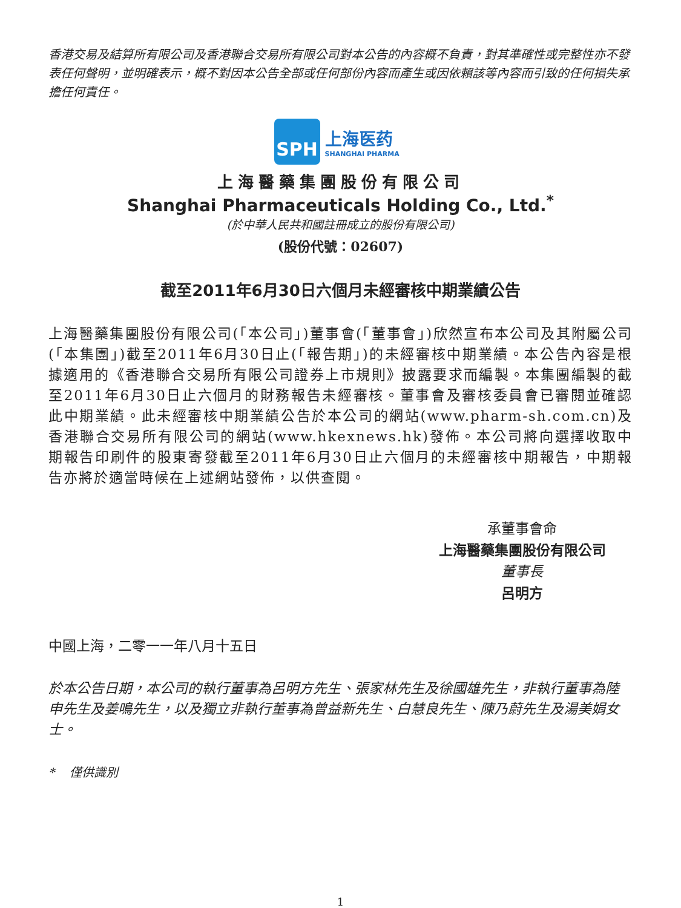香港交易及結算所有限公司及香港聯合交易所有限公司對本公告的內容概不負責，對其準確性或完整性亦不發表任何聲明，並明確表示，概不對因本公告全部或任何部份內容而產生或因依賴該等內容而引致的任何損失承擔任何責任。
SPH
上海医药
SHANGHAI PHARMA
上海醫藥集團股份有限公司
Shanghai Pharmaceuticals Holding Co., Ltd.<sup>*</sup>
(於中華人民共和國註冊成立的股份有限公司)
(股份代號：02607)
截至2011年6月30日六個月未經審核中期業績公告
上海醫藥集團股份有限公司(「本公司」)董事會(「董事會」)欣然宣布本公司及其附屬公司(「本集團」)截至2011年6月30日止(「報告期」)的未經審核中期業績。本公告內容是根據適用的《香港聯合交易所有限公司證券上市規則》披露要求而編製。本集團編製的截至2011年6月30日止六個月的財務報告未經審核。董事會及審核委員會已審閱並確認此中期業績。此未經審核中期業績公告於本公司的網站(www.pharm-sh.com.cn)及香港聯合交易所有限公司的網站(www.hkexnews.hk)發佈。本公司將向選擇收取中期報告印刷件的股東寄發截至2011年6月30日止六個月的未經審核中期報告，中期報告亦將於適當時候在上述網站發佈，以供查閱。
承董事會命
上海醫藥集團股份有限公司
董事長
呂明方
中國上海，二零一一年八月十五日
於本公告日期，本公司的執行董事為呂明方先生、張家林先生及徐國雄先生，非執行董事為陸申先生及姜鳴先生，以及獨立非執行董事為曾益新先生、白慧良先生、陳乃蔚先生及湯美娟女士。
* 僅供識別
1